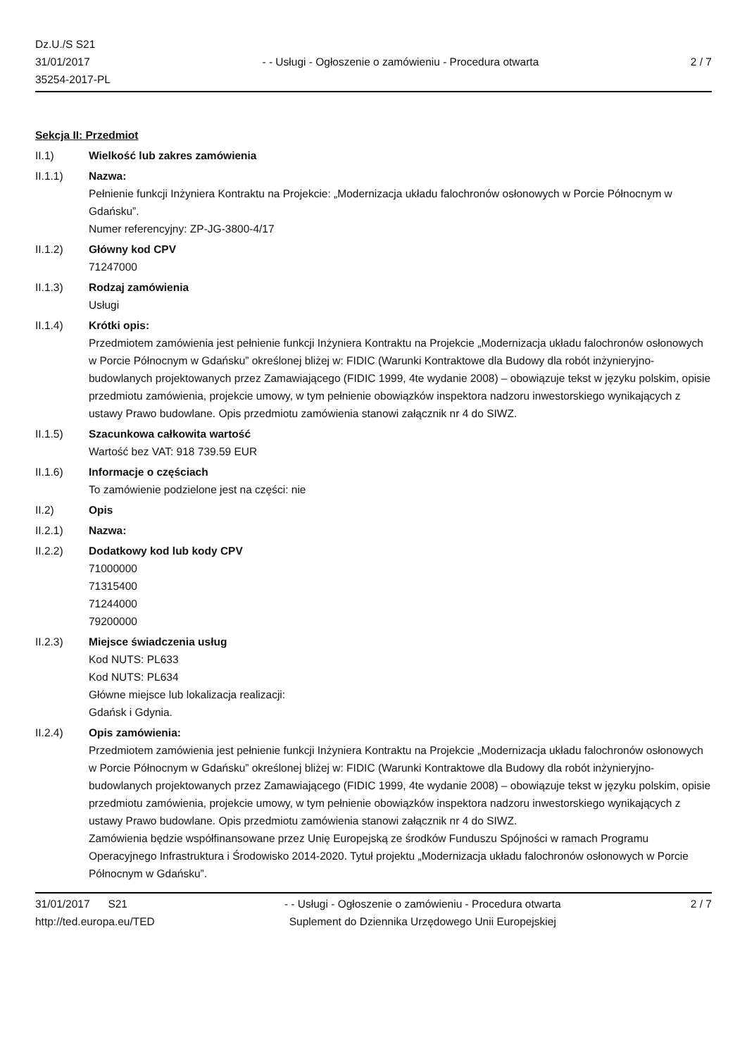Dz.U./S S21
31/01/2017
35254-2017-PL
- - Usługi - Ogłoszenie o zamówieniu - Procedura otwarta
2 / 7
Sekcja II: Przedmiot
II.1) Wielkość lub zakres zamówienia
II.1.1) Nazwa:
Pełnienie funkcji Inżyniera Kontraktu na Projekcie: „Modernizacja układu falochronów osłonowych w Porcie Północnym w Gdańsku”.
Numer referencyjny: ZP-JG-3800-4/17
II.1.2) Główny kod CPV
71247000
II.1.3) Rodzaj zamówienia
Usługi
II.1.4) Krótki opis:
Przedmiotem zamówienia jest pełnienie funkcji Inżyniera Kontraktu na Projekcie „Modernizacja układu falochronów osłonowych w Porcie Północnym w Gdańsku” określonej bliżej w: FIDIC (Warunki Kontraktowe dla Budowy dla robót inżynieryjno-budowlanych projektowanych przez Zamawiającego (FIDIC 1999, 4te wydanie 2008) – obowiązuje tekst w języku polskim, opisie przedmiotu zamówienia, projekcie umowy, w tym pełnienie obowiązków inspektora nadzoru inwestorskiego wynikających z ustawy Prawo budowlane. Opis przedmiotu zamówienia stanowi załącznik nr 4 do SIWZ.
II.1.5) Szacunkowa całkowita wartość
Wartość bez VAT: 918 739.59 EUR
II.1.6) Informacje o częściach
To zamówienie podzielone jest na części: nie
II.2) Opis
II.2.1) Nazwa:
II.2.2) Dodatkowy kod lub kody CPV
71000000
71315400
71244000
79200000
II.2.3) Miejsce świadczenia usług
Kod NUTS: PL633
Kod NUTS: PL634
Główne miejsce lub lokalizacja realizacji:
Gdańsk i Gdynia.
II.2.4) Opis zamówienia:
Przedmiotem zamówienia jest pełnienie funkcji Inżyniera Kontraktu na Projekcie „Modernizacja układu falochronów osłonowych w Porcie Północnym w Gdańsku” określonej bliżej w: FIDIC (Warunki Kontraktowe dla Budowy dla robót inżynieryjno-budowlanych projektowanych przez Zamawiającego (FIDIC 1999, 4te wydanie 2008) – obowiązuje tekst w języku polskim, opisie przedmiotu zamówienia, projekcie umowy, w tym pełnienie obowiązków inspektora nadzoru inwestorskiego wynikających z ustawy Prawo budowlane. Opis przedmiotu zamówienia stanowi załącznik nr 4 do SIWZ.
Zamówienia będzie współfinansowane przez Unię Europejską ze środków Funduszu Spójności w ramach Programu Operacyjnego Infrastruktura i Środowisko 2014-2020. Tytuł projektu „Modernizacja układu falochronów osłonowych w Porcie Północnym w Gdańsku”.
31/01/2017 S21
http://ted.europa.eu/TED
- - Usługi - Ogłoszenie o zamówieniu - Procedura otwarta
Suplement do Dziennika Urzędowego Unii Europejskiej
2 / 7